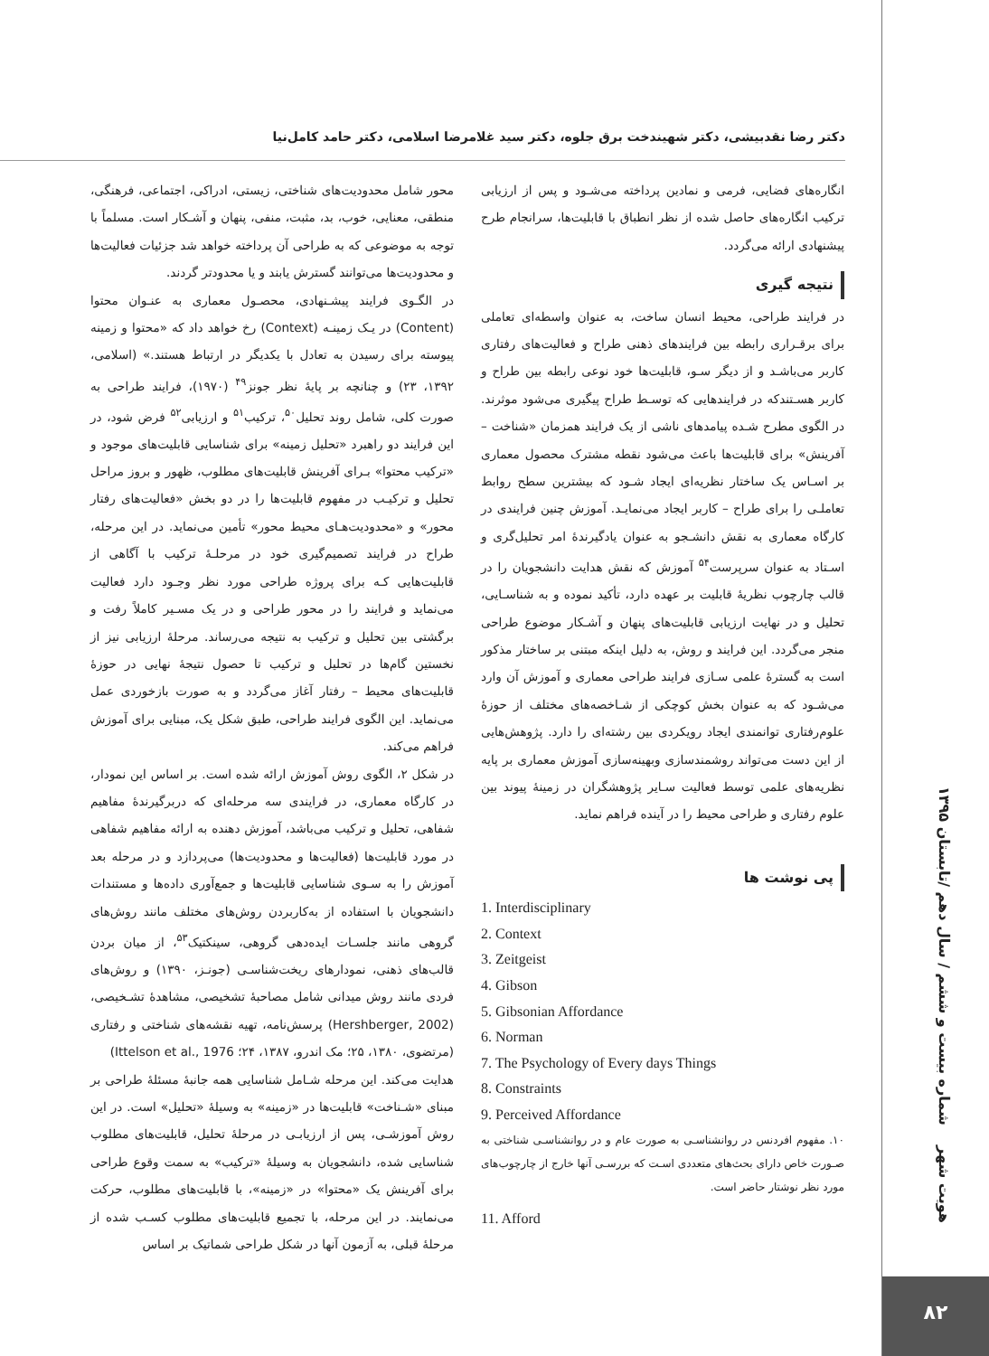دکتر رضا نقدبیشی، دکتر شهیندخت برق جلوه، دکتر سید غلامرضا اسلامی، دکتر حامد کامل‌نیا
محور شامل محدودیت‌های شناختی، زیستی، ادراکی، اجتماعی، فرهنگی، منطقی، معنایی، خوب، بد، مثبت، منفی، پنهان و آشـکار است. مسلماً با توجه به موضوعی که به طراحی آن پرداخته خواهد شد جزئیات فعالیت‌ها و محدودیت‌ها می‌توانند گسترش یابند و یا محدودتر گردند.
در الگـوی فرایند پیشـنهادی، محصـول معماری به عنـوان محتوا (Content) در یـک زمینـه (Context) رخ خواهد داد که «محتوا و زمینه پیوسته برای رسیدن به تعادل با یکدیگر در ارتباط هستند.» (اسلامی، ۱۳۹۲، ۲۳) و چنانچه بر پایهٔ نظر جونز<sup>۴۹</sup> (۱۹۷۰)، فرایند طراحی به صورت کلی، شامل روند تحلیل<sup>۵۰</sup>، ترکیب<sup>۵۱</sup> و ارزیابی<sup>۵۲</sup> فرض شود، در این فرایند دو راهبرد «تحلیل زمینه» برای شناسایی قابلیت‌های موجود و «ترکیب محتوا» بـرای آفرینش قابلیت‌های مطلوب، ظهور و بروز مراحل تحلیل و ترکیـب در مفهوم قابلیت‌ها را در دو بخش «فعالیت‌های رفتار محور» و «محدودیت‌هـای محیط محور» تأمین می‌نماید. در این مرحله، طراح در فرایند تصمیم‌گیری خود در مرحلـهٔ ترکیب با آگاهی از قابلیت‌هایی کـه برای پروژه طراحی مورد نظر وجـود دارد فعالیت می‌نماید و فرایند را در محور طراحی و در یک مسـیر کاملاً رفت و برگشتی بین تحلیل و ترکیب به نتیجه می‌رساند. مرحلهٔ ارزیابی نیز از نخستین گام‌ها در تحلیل و ترکیب تا حصول نتیجهٔ نهایی در حوزهٔ قابلیت‌های محیط – رفتار آغاز می‌گردد و به صورت بازخوردی عمل می‌نماید. این الگوی فرایند طراحی، طبق شکل یک، مبنایی برای آموزش فراهم می‌کند.
در شکل ۲، الگوی روش آموزش ارائه شده است. بر اساس این نمودار، در کارگاه معماری، در فرایندی سه مرحله‌ای که دربرگیرندهٔ مفاهیم شفاهی، تحلیل و ترکیب می‌باشد، آموزش دهنده به ارائه مفاهیم شفاهی در مورد قابلیت‌ها (فعالیت‌ها و محدودیت‌ها) می‌پردازد و در مرحله بعد آموزش را به سـوی شناسایی قابلیت‌ها و جمع‌آوری داده‌ها و مستندات دانشجویان با استفاده از به‌کاربردن روش‌های مختلف مانند روش‌های گروهی مانند جلسـات ایده‌دهی گروهی، سینکتیک<sup>۵۳</sup>، از میان بردن قالب‌های ذهنی، نمودارهای ریخت‌شناسـی (جونـز، ۱۳۹۰) و روش‌های فردی مانند روش میدانی شامل مصاحبهٔ تشخیصی، مشاهدهٔ تشـخیصی، (Hershberger, 2002) پرسش‌نامه، تهیه نقشه‌های شناختی و رفتاری (مرتضوی، ۱۳۸۰، ۲۵؛ مک اندرو، ۱۳۸۷، ۲۴؛ Ittelson et al., 1976)
هدایت می‌کند. این مرحله شـامل شناسایی همه جانبهٔ مسئلهٔ طراحی بر مبنای «شـناخت» قابلیت‌ها در «زمینه» به وسیلهٔ «تحلیل» است. در این روش آموزشـی، پس از ارزیابـی در مرحلهٔ تحلیل، قابلیت‌های مطلوب شناسایی شده، دانشجویان به وسیلهٔ «ترکیب» به سمت وقوع طراحی برای آفرینش یک «محتوا» در «زمینه»، با قابلیت‌های مطلوب، حرکت می‌نمایند. در این مرحله، با تجمیع قابلیت‌های مطلوب کسـب شده از مرحلهٔ قبلی، به آزمون آنها در شکل طراحی شماتیک بر اساس
انگاره‌های فضایی، فرمی و نمادین پرداخته می‌شـود و پس از ارزیابی ترکیب انگاره‌های حاصل شده از نظر انطباق با قابلیت‌ها، سرانجام طرح پیشنهادی ارائه می‌گردد.
نتیجه گیری
در فرایند طراحی، محیط انسان ساخت، به عنوان واسطه‌ای تعاملی برای برقـراری رابطه بین فرایندهای ذهنی طراح و فعالیت‌های رفتاری کاربر می‌باشـد و از دیگر سـو، قابلیت‌ها خود نوعی رابطه بین طراح و کاربر هسـتندکه در فرایندهایی که توسـط طراح پیگیری می‌شود موثرند. در الگوی مطرح شـده پیامدهای ناشی از یک فرایند همزمان «شناخت – آفرینش» برای قابلیت‌ها باعث می‌شود نقطه مشترک محصول معماری بر اسـاس یک ساختار نظریه‌ای ایجاد شـود که بیشترین سطح روابط تعاملـی را برای طراح – کاربر ایجاد می‌نمایـد. آموزش چنین فرایندی در کارگاه معماری به نقش دانشـجو به عنوان یادگیرندهٔ امر تحلیل‌گری و اسـتاد به عنوان سرپرست<sup>۵۴</sup> آموزش که نقش هدایت دانشجویان را در قالب چارچوب نظریهٔ قابلیت بر عهده دارد، تأکید نموده و به شناسـایی، تحلیل و در نهایت ارزیابی قابلیت‌های پنهان و آشـکار موضوع طراحی منجر می‌گردد. این فرایند و روش، به دلیل اینکه مبتنی بر ساختار مذکور است به گسترهٔ علمی سـازی فرایند طراحی معماری و آموزش آن وارد می‌شـود که به عنوان بخش کوچکی از شـاخصه‌های مختلف از حوزهٔ علوم‌رفتاری توانمندی ایجاد رویکردی بین رشته‌ای را دارد. پژوهش‌هایی از این دست می‌تواند روشمندسازی وبهینه‌سازی آموزش معماری بر پایه نظریه‌های علمی توسط فعالیت سـایر پژوهشگران در زمینهٔ پیوند بین علوم رفتاری و طراحی محیط را در آینده فراهم نماید.
پی نوشت ها
1. Interdisciplinary
2. Context
3. Zeitgeist
4. Gibson
5. Gibsonian Affordance
6. Norman
7. The Psychology of Every days Things
8. Constraints
9. Perceived Affordance
۱۰. مفهوم افردنس در روانشناسـی به صورت عام و در روانشناسـی شناختی به صـورت خاص دارای بحث‌های متعددی اسـت که بررسـی آنها خارج از چارچوب‌های مورد نظر نوشتار حاضر است.
11. Afford
هویت شهر شماره بیست و ششم / سال دهم /تابستان ۱۳۹۵
۸۲